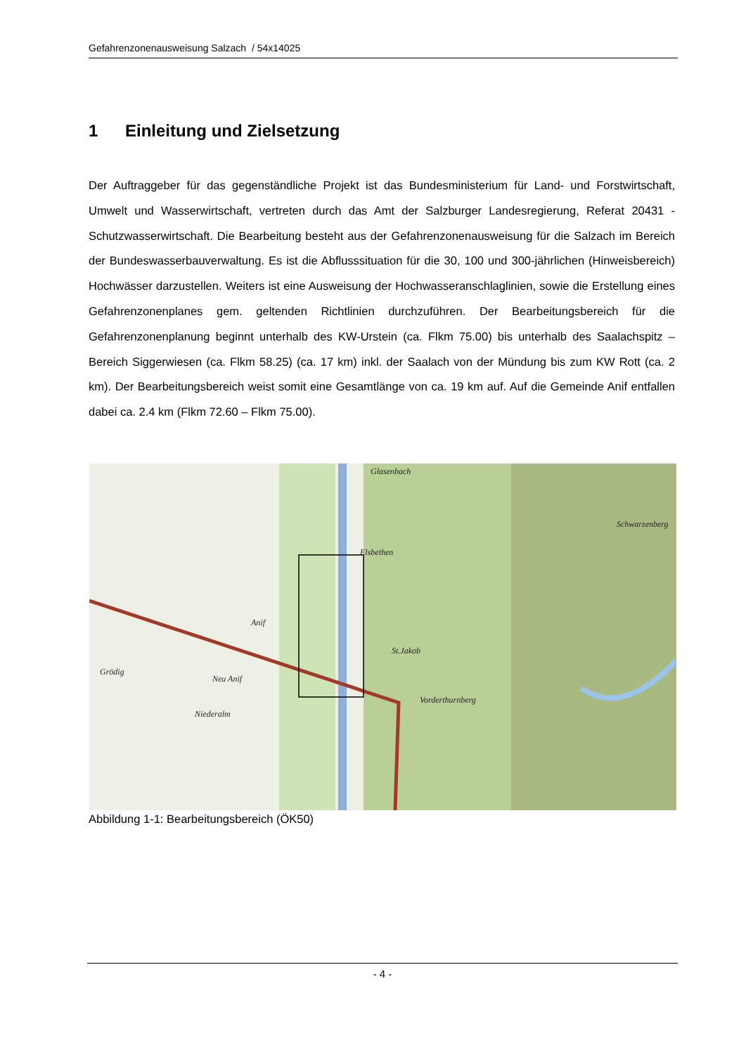Gefahrenzonenausweisung Salzach / 54x14025
1 Einleitung und Zielsetzung
Der Auftraggeber für das gegenständliche Projekt ist das Bundesministerium für Land- und Forstwirtschaft, Umwelt und Wasserwirtschaft, vertreten durch das Amt der Salzburger Landesregierung, Referat 20431 - Schutzwasserwirtschaft. Die Bearbeitung besteht aus der Gefahrenzonenausweisung für die Salzach im Bereich der Bundeswasserbauverwaltung. Es ist die Abflusssituation für die 30, 100 und 300-jährlichen (Hinweisbereich) Hochwässer darzustellen. Weiters ist eine Ausweisung der Hochwasseranschlaglinien, sowie die Erstellung eines Gefahrenzonenplanes gem. geltenden Richtlinien durchzuführen. Der Bearbeitungsbereich für die Gefahrenzonenplanung beginnt unterhalb des KW-Urstein (ca. Flkm 75.00) bis unterhalb des Saalachspitz – Bereich Siggerwiesen (ca. Flkm 58.25) (ca. 17 km) inkl. der Saalach von der Mündung bis zum KW Rott (ca. 2 km). Der Bearbeitungsbereich weist somit eine Gesamtlänge von ca. 19 km auf. Auf die Gemeinde Anif entfallen dabei ca. 2.4 km (Flkm 72.60 – Flkm 75.00).
Glasenbach
Elsbethen
Anif
Grödig
Neu Anif
Niederalm
St.Jakob
Vorderthurnberg
Schwarzenberg
Abbildung 1-1: Bearbeitungsbereich (ÖK50)
- 4 -